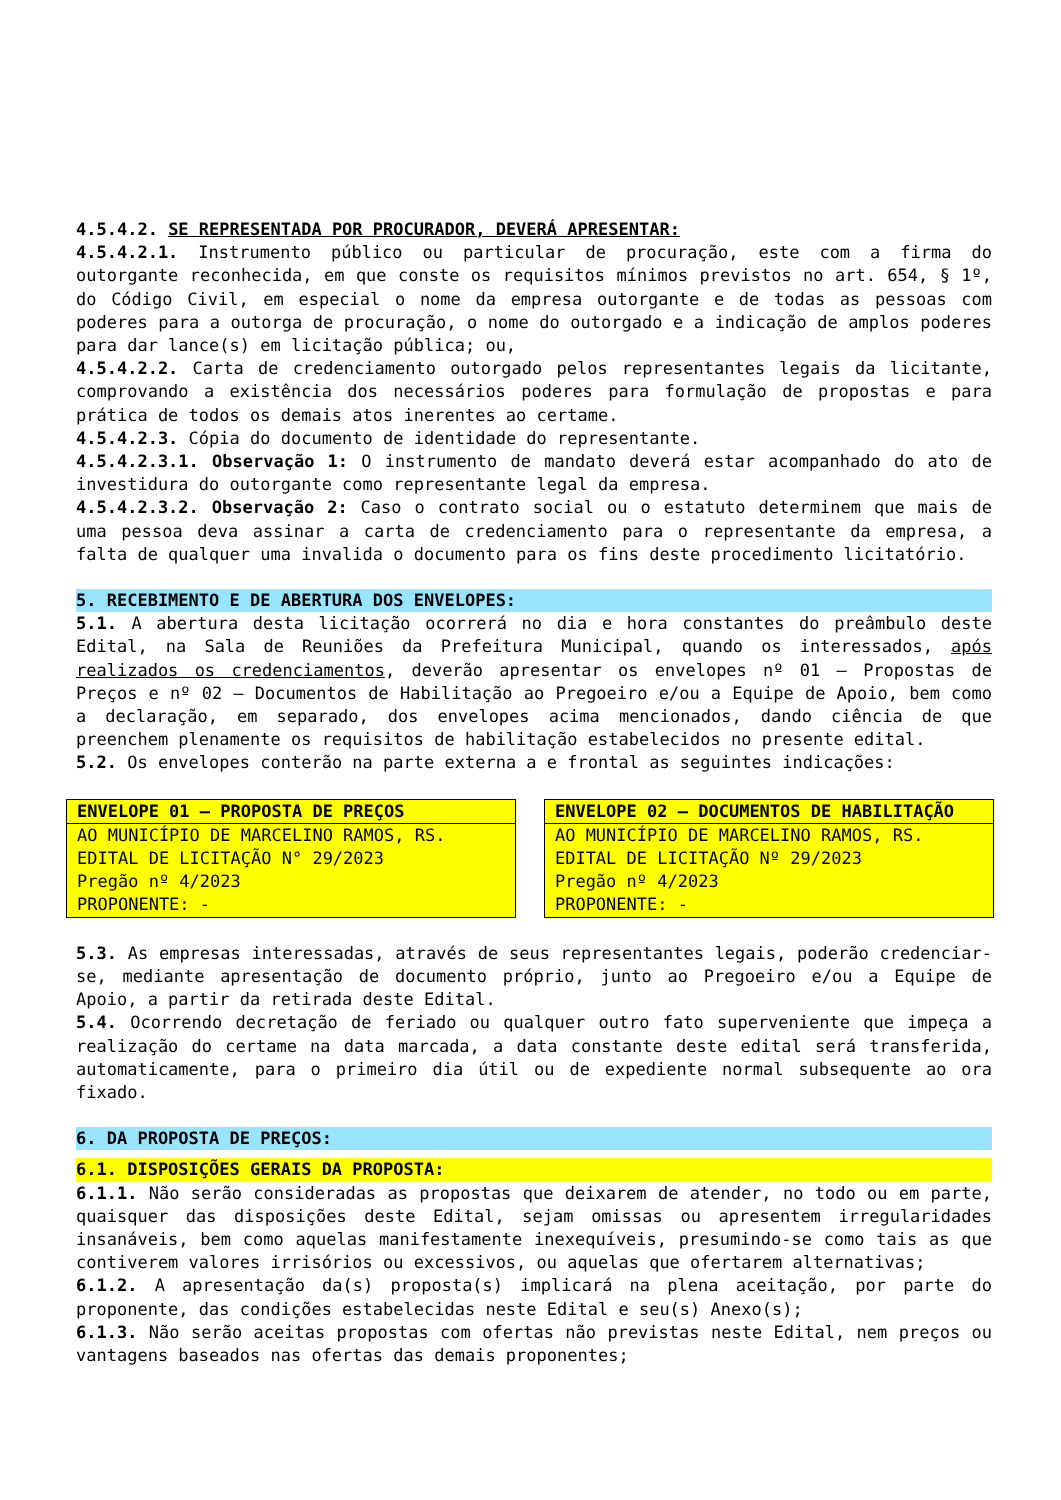4.5.4.2. SE REPRESENTADA POR PROCURADOR, DEVERÁ APRESENTAR:
4.5.4.2.1. Instrumento público ou particular de procuração, este com a firma do outorgante reconhecida, em que conste os requisitos mínimos previstos no art. 654, § 1º, do Código Civil, em especial o nome da empresa outorgante e de todas as pessoas com poderes para a outorga de procuração, o nome do outorgado e a indicação de amplos poderes para dar lance(s) em licitação pública; ou,
4.5.4.2.2. Carta de credenciamento outorgado pelos representantes legais da licitante, comprovando a existência dos necessários poderes para formulação de propostas e para prática de todos os demais atos inerentes ao certame.
4.5.4.2.3. Cópia do documento de identidade do representante.
4.5.4.2.3.1. Observação 1: O instrumento de mandato deverá estar acompanhado do ato de investidura do outorgante como representante legal da empresa.
4.5.4.2.3.2. Observação 2: Caso o contrato social ou o estatuto determinem que mais de uma pessoa deva assinar a carta de credenciamento para o representante da empresa, a falta de qualquer uma invalida o documento para os fins deste procedimento licitatório.
5. RECEBIMENTO E DE ABERTURA DOS ENVELOPES:
5.1. A abertura desta licitação ocorrerá no dia e hora constantes do preâmbulo deste Edital, na Sala de Reuniões da Prefeitura Municipal, quando os interessados, após realizados os credenciamentos, deverão apresentar os envelopes nº 01 – Propostas de Preços e nº 02 – Documentos de Habilitação ao Pregoeiro e/ou a Equipe de Apoio, bem como a declaração, em separado, dos envelopes acima mencionados, dando ciência de que preenchem plenamente os requisitos de habilitação estabelecidos no presente edital.
5.2. Os envelopes conterão na parte externa a e frontal as seguintes indicações:
| ENVELOPE 01 – PROPOSTA DE PREÇOS |
| --- |
| AO MUNICÍPIO DE MARCELINO RAMOS, RS. EDITAL DE LICITAÇÃO N° 29/2023 Pregão nº 4/2023 PROPONENTE: - |
| ENVELOPE 02 – DOCUMENTOS DE HABILITAÇÃO |
| --- |
| AO MUNICÍPIO DE MARCELINO RAMOS, RS. EDITAL DE LICITAÇÃO Nº 29/2023 Pregão nº 4/2023 PROPONENTE: - |
5.3. As empresas interessadas, através de seus representantes legais, poderão credenciar-se, mediante apresentação de documento próprio, junto ao Pregoeiro e/ou a Equipe de Apoio, a partir da retirada deste Edital.
5.4. Ocorrendo decretação de feriado ou qualquer outro fato superveniente que impeça a realização do certame na data marcada, a data constante deste edital será transferida, automaticamente, para o primeiro dia útil ou de expediente normal subsequente ao ora fixado.
6. DA PROPOSTA DE PREÇOS:
6.1. DISPOSIÇÕES GERAIS DA PROPOSTA:
6.1.1. Não serão consideradas as propostas que deixarem de atender, no todo ou em parte, quaisquer das disposições deste Edital, sejam omissas ou apresentem irregularidades insanáveis, bem como aquelas manifestamente inexequíveis, presumindo-se como tais as que contiverem valores irrisórios ou excessivos, ou aquelas que ofertarem alternativas;
6.1.2. A apresentação da(s) proposta(s) implicará na plena aceitação, por parte do proponente, das condições estabelecidas neste Edital e seu(s) Anexo(s);
6.1.3. Não serão aceitas propostas com ofertas não previstas neste Edital, nem preços ou vantagens baseados nas ofertas das demais proponentes;